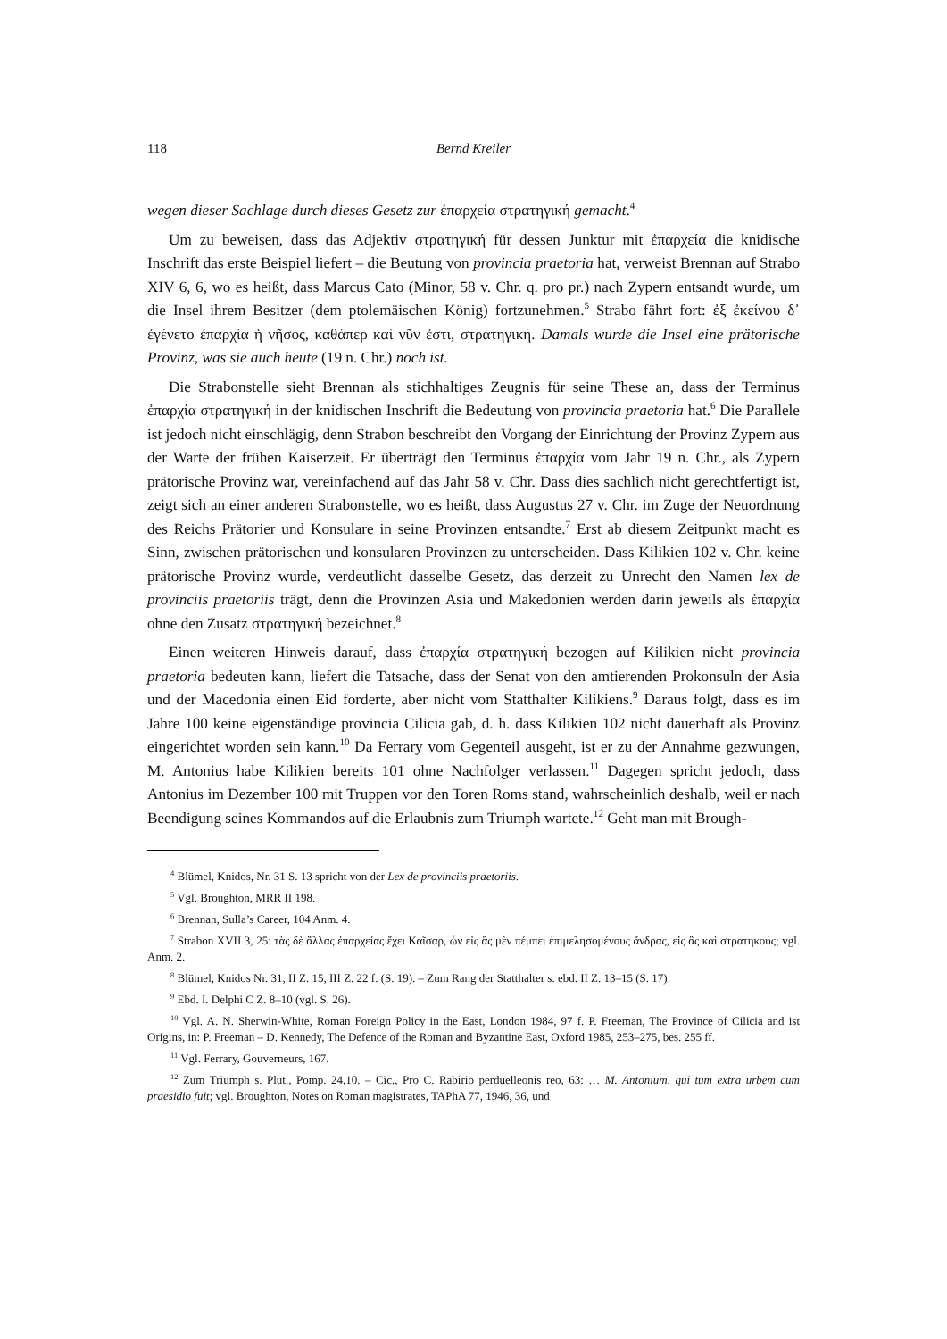118 Bernd Kreiler
wegen dieser Sachlage durch dieses Gesetz zur ἐπαρχεία στρατηγική gemacht.<sup>4</sup>
Um zu beweisen, dass das Adjektiv στρατηγική für dessen Junktur mit ἐπαρχεία die knidische Inschrift das erste Beispiel liefert – die Beutung von provincia praetoria hat, verweist Brennan auf Strabo XIV 6, 6, wo es heißt, dass Marcus Cato (Minor, 58 v. Chr. q. pro pr.) nach Zypern entsandt wurde, um die Insel ihrem Besitzer (dem ptolemäischen König) fortzunehmen.<sup>5</sup> Strabo fährt fort: ἐξ ἐκείνου δ᾽ ἐγένετο ἐπαρχία ἡ νῆσος, καθάπερ καὶ νῦν ἐστι, στρατηγική. Damals wurde die Insel eine prätorische Provinz, was sie auch heute (19 n. Chr.) noch ist.
Die Strabonstelle sieht Brennan als stichhaltiges Zeugnis für seine These an, dass der Terminus ἐπαρχία στρατηγική in der knidischen Inschrift die Bedeutung von provincia praetoria hat.<sup>6</sup> Die Parallele ist jedoch nicht einschlägig, denn Strabon beschreibt den Vorgang der Einrichtung der Provinz Zypern aus der Warte der frühen Kaiserzeit. Er überträgt den Terminus ἐπαρχία vom Jahr 19 n. Chr., als Zypern prätorische Provinz war, vereinfachend auf das Jahr 58 v. Chr. Dass dies sachlich nicht gerechtfertigt ist, zeigt sich an einer anderen Strabonstelle, wo es heißt, dass Augustus 27 v. Chr. im Zuge der Neuordnung des Reichs Prätorier und Konsulare in seine Provinzen entsandte.<sup>7</sup> Erst ab diesem Zeitpunkt macht es Sinn, zwischen prätorischen und konsularen Provinzen zu unterscheiden. Dass Kilikien 102 v. Chr. keine prätorische Provinz wurde, verdeutlicht dasselbe Gesetz, das derzeit zu Unrecht den Namen lex de provinciis praetoriis trägt, denn die Provinzen Asia und Makedonien werden darin jeweils als ἐπαρχία ohne den Zusatz στρατηγική bezeichnet.<sup>8</sup>
Einen weiteren Hinweis darauf, dass ἐπαρχία στρατηγική bezogen auf Kilikien nicht provincia praetoria bedeuten kann, liefert die Tatsache, dass der Senat von den amtierenden Prokonsuln der Asia und der Macedonia einen Eid forderte, aber nicht vom Statthalter Kilikiens.<sup>9</sup> Daraus folgt, dass es im Jahre 100 keine eigenständige provincia Cilicia gab, d. h. dass Kilikien 102 nicht dauerhaft als Provinz eingerichtet worden sein kann.<sup>10</sup> Da Ferrary vom Gegenteil ausgeht, ist er zu der Annahme gezwungen, M. Antonius habe Kilikien bereits 101 ohne Nachfolger verlassen.<sup>11</sup> Dagegen spricht jedoch, dass Antonius im Dezember 100 mit Truppen vor den Toren Roms stand, wahrscheinlich deshalb, weil er nach Beendigung seines Kommandos auf die Erlaubnis zum Triumph wartete.<sup>12</sup> Geht man mit Brough-
<sup>4</sup> Blümel, Knidos, Nr. 31 S. 13 spricht von der Lex de provinciis praetoriis.
<sup>5</sup> Vgl. Broughton, MRR II 198.
<sup>6</sup> Brennan, Sulla’s Career, 104 Anm. 4.
<sup>7</sup> Strabon XVII 3, 25: τὰς δὲ ἄλλας ἐπαρχείας ἔχει Καῖσαρ, ὧν εἰς ἃς μὲν πέμπει ἐπιμελησομένους ἄνδρας, εἰς ἃς καὶ στρατηκούς; vgl. Anm. 2.
<sup>8</sup> Blümel, Knidos Nr. 31, II Z. 15, III Z. 22 f. (S. 19). – Zum Rang der Statthalter s. ebd. II Z. 13–15 (S. 17).
<sup>9</sup> Ebd. I. Delphi C Z. 8–10 (vgl. S. 26).
<sup>10</sup> Vgl. A. N. Sherwin-White, Roman Foreign Policy in the East, London 1984, 97 f. P. Freeman, The Province of Cilicia and ist Origins, in: P. Freeman – D. Kennedy, The Defence of the Roman and Byzantine East, Oxford 1985, 253–275, bes. 255 ff.
<sup>11</sup> Vgl. Ferrary, Gouverneurs, 167.
<sup>12</sup> Zum Triumph s. Plut., Pomp. 24,10. – Cic., Pro C. Rabirio perduelleonis reo, 63: … M. Antonium, qui tum extra urbem cum praesidio fuit; vgl. Broughton, Notes on Roman magistrates, TAPhA 77, 1946, 36, und